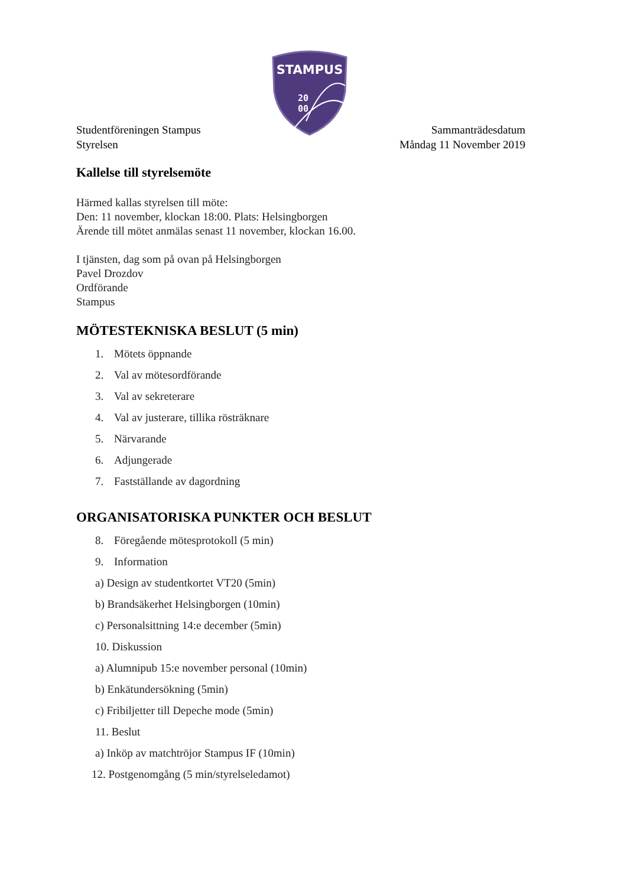STAMPUS
20
00
Studentföreningen Stampus
Styrelsen
Sammanträdesdatum
Måndag 11 November 2019
Kallelse till styrelsemöte
Härmed kallas styrelsen till möte:
Den: 11 november, klockan 18:00. Plats: Helsingborgen
Ärende till mötet anmälas senast 11 november, klockan 16.00.
I tjänsten, dag som på ovan på Helsingborgen
Pavel Drozdov
Ordförande
Stampus
MÖTESTEKNISKA BESLUT (5 min)
1. Mötets öppnande
2. Val av mötesordförande
3. Val av sekreterare
4. Val av justerare, tillika rösträknare
5. Närvarande
6. Adjungerade
7. Fastställande av dagordning
ORGANISATORISKA PUNKTER OCH BESLUT
8. Föregående mötesprotokoll (5 min)
9. Information
a) Design av studentkortet VT20 (5min)
b) Brandsäkerhet Helsingborgen (10min)
c) Personalsittning 14:e december (5min)
10. Diskussion
a) Alumnipub 15:e november personal (10min)
b) Enkätundersökning (5min)
c) Fribiljetter till Depeche mode (5min)
11. Beslut
a) Inköp av matchtröjor Stampus IF (10min)
12. Postgenomgång (5 min/styrelseledamot)